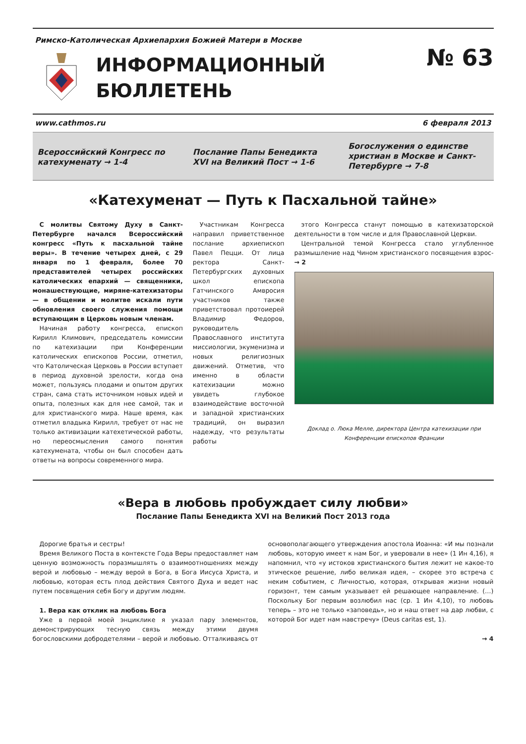Римско-Католическая Архиепархия Божией Матери в Москве
ИНФОРМАЦИОННЫЙ
БЮЛЛЕТЕНЬ
№ 63
www.cathmos.ru 6 февраля 2013
Всероссийский Конгресс по катехуменату → 1-4
Послание Папы Бенедикта XVI на Великий Пост → 1-6
Богослужения о единстве христиан в Москве и Санкт-Петербурге → 7-8
«Катехуменат — Путь к Пасхальной тайне»
С молитвы Святому Духу в Санкт-Петербурге начался Всероссийский конгресс «Путь к пасхальной тайне веры». В течение четырех дней, с 29 января по 1 февраля, более 70 представителей четырех российских католических епархий — священники, монашествующие, миряне-катехизаторы — в общении и молитве искали пути обновления своего служения помощи вступающим в Церковь новым членам.
Начиная работу конгресса, епископ Кирилл Климович, председатель комиссии по катехизации при Конференции католических епископов России, отметил, что Католическая Церковь в России вступает в период духовной зрелости, когда она может, пользуясь плодами и опытом других стран, сама стать источником новых идей и опыта, полезных как для нее самой, так и для христианского мира. Наше время, как отметил владыка Кирилл, требует от нас не только активизации катехетической работы, но переосмысления самого понятия катехумената, чтобы он был способен дать ответы на вопросы современного мира.
Участникам Конгресса направил приветственное послание архиепископ Павел Пецци. От лица ректора Санкт-Петербургских духовных школ епископа Гатчинского Амвросия участников также приветствовал протоиерей Владимир Федоров, руководитель Православного института миссиологии, экуменизма и новых религиозных движений. Отметив, что именно в области катехизации можно увидеть глубокое взаимодействие восточной и западной христианских традиций, он выразил надежду, что результаты работы
этого Конгресса станут помощью в катехизаторской деятельности в том числе и для Православной Церкви.
Центральной темой Конгресса стало углубленное размышление над Чином христианского посвящения взрос- → 2
Доклад о. Люка Мелле, директора Центра катехизации при Конференции епископов Франции
«Вера в любовь пробуждает силу любви»
Послание Папы Бенедикта XVI на Великий Пост 2013 года
Дорогие братья и сестры!
Время Великого Поста в контексте Года Веры предоставляет нам ценную возможность поразмышлять о взаимоотношениях между верой и любовью – между верой в Бога, в Бога Иисуса Христа, и любовью, которая есть плод действия Святого Духа и ведет нас путем посвящения себя Богу и другим людям.
1. Вера как отклик на любовь Бога
Уже в первой моей энциклике я указал пару элементов, демонстрирующих тесную связь между этими двумя богословскими добродетелями – верой и любовью. Отталкиваясь от
основополагающего утверждения апостола Иоанна: «И мы познали любовь, которую имеет к нам Бог, и уверовали в нее» (1 Ин 4,16), я напомнил, что «у истоков христианского бытия лежит не какое-то этическое решение, либо великая идея, – скорее это встреча с неким событием, с Личностью, которая, открывая жизни новый горизонт, тем самым указывает ей решающее направление. (…) Поскольку Бог первым возлюбил нас (ср. 1 Ин 4,10), то любовь теперь – это не только «заповедь», но и наш ответ на дар любви, с которой Бог идет нам навстречу» (Deus caritas est, 1).
→ 4